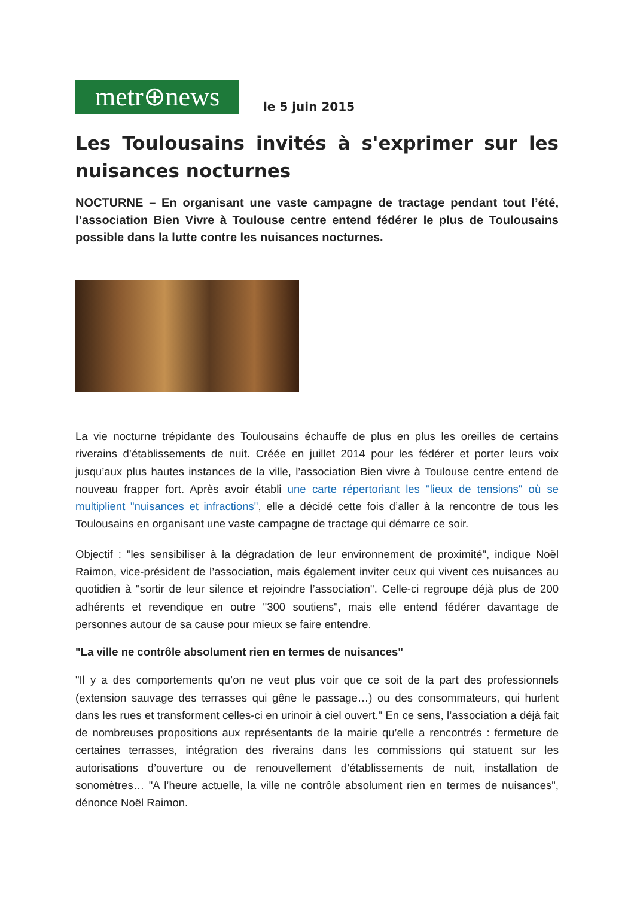metr⊕news
le 5 juin 2015
Les Toulousains invités à s'exprimer sur les nuisances nocturnes
NOCTURNE – En organisant une vaste campagne de tractage pendant tout l’été, l’association Bien Vivre à Toulouse centre entend fédérer le plus de Toulousains possible dans la lutte contre les nuisances nocturnes.
La vie nocturne trépidante des Toulousains échauffe de plus en plus les oreilles de certains riverains d’établissements de nuit. Créée en juillet 2014 pour les fédérer et porter leurs voix jusqu’aux plus hautes instances de la ville, l’association Bien vivre à Toulouse centre entend de nouveau frapper fort. Après avoir établi une carte répertoriant les "lieux de tensions" où se multiplient "nuisances et infractions", elle a décidé cette fois d’aller à la rencontre de tous les Toulousains en organisant une vaste campagne de tractage qui démarre ce soir.
Objectif : "les sensibiliser à la dégradation de leur environnement de proximité", indique Noël Raimon, vice-président de l’association, mais également inviter ceux qui vivent ces nuisances au quotidien à "sortir de leur silence et rejoindre l’association". Celle-ci regroupe déjà plus de 200 adhérents et revendique en outre "300 soutiens", mais elle entend fédérer davantage de personnes autour de sa cause pour mieux se faire entendre.
"La ville ne contrôle absolument rien en termes de nuisances"
"Il y a des comportements qu’on ne veut plus voir que ce soit de la part des professionnels (extension sauvage des terrasses qui gêne le passage…) ou des consommateurs, qui hurlent dans les rues et transforment celles-ci en urinoir à ciel ouvert." En ce sens, l’association a déjà fait de nombreuses propositions aux représentants de la mairie qu’elle a rencontrés : fermeture de certaines terrasses, intégration des riverains dans les commissions qui statuent sur les autorisations d’ouverture ou de renouvellement d’établissements de nuit, installation de sonomètres… "A l’heure actuelle, la ville ne contrôle absolument rien en termes de nuisances", dénonce Noël Raimon.